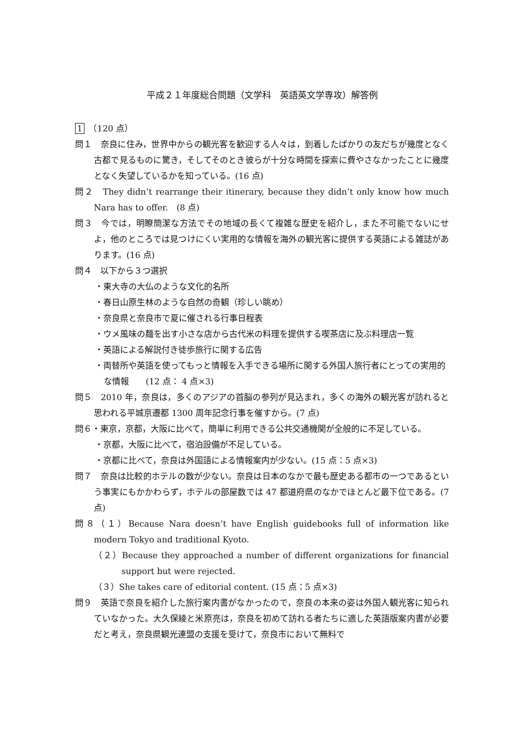平成２１年度総合問題（文学科　英語英文学専攻）解答例
1　（120 点）
問１　奈良に住み，世界中からの観光客を歓迎する人々は，到着したばかりの友だちが幾度となく古都で見るものに驚き，そしてそのとき彼らが十分な時間を探索に費やさなかったことに幾度となく失望しているかを知っている。(16 点)
問２　They didn’t rearrange their itinerary, because they didn’t only know how much Nara has to offer.　(8 点)
問３　今では，明瞭簡潔な方法でその地域の長くて複雑な歴史を紹介し，また不可能でないにせよ，他のところでは見つけにくい実用的な情報を海外の観光客に提供する英語による雑誌があります。(16 点)
問４　以下から３つ選択
・東大寺の大仏のような文化的名所
・春日山原生林のような自然の奇観（珍しい眺め）
・奈良県と奈良市で夏に催される行事日程表
・ウメ風味の麺を出す小さな店から古代米の料理を提供する喫茶店に及ぶ料理店一覧
・英語による解説付き徒歩旅行に関する広告
・両替所や英語を使ってもっと情報を入手できる場所に関する外国人旅行者にとっての実用的な情報　　(12 点： 4 点×3)
問５　2010 年，奈良は，多くのアジアの首脳の参列が見込まれ，多くの海外の観光客が訪れると思われる平城京遷都 1300 周年記念行事を催すから。(7 点)
問６・東京，京都，大阪に比べて，簡単に利用できる公共交通機関が全般的に不足している。
・京都，大阪に比べて，宿泊設備が不足している。
・京都に比べて，奈良は外国語による情報案内が少ない。(15 点：5 点×3)
問７　奈良は比較的ホテルの数が少ない。奈良は日本のなかで最も歴史ある都市の一つであるという事実にもかかわらず，ホテルの部屋数では 47 都道府県のなかでほとんど最下位である。(7 点)
問８（１）Because Nara doesn’t have English guidebooks full of information like modern Tokyo and traditional Kyoto.
（２）Because they approached a number of different organizations for financial support but were rejected.
（３）She takes care of editorial content. (15 点：5 点×3)
問９　英語で奈良を紹介した旅行案内書がなかったので，奈良の本来の姿は外国人観光客に知られていなかった。大久保綾と米原亮は，奈良を初めて訪れる者たちに適した英語版案内書が必要だと考え，奈良県観光連盟の支援を受けて，奈良市において無料で